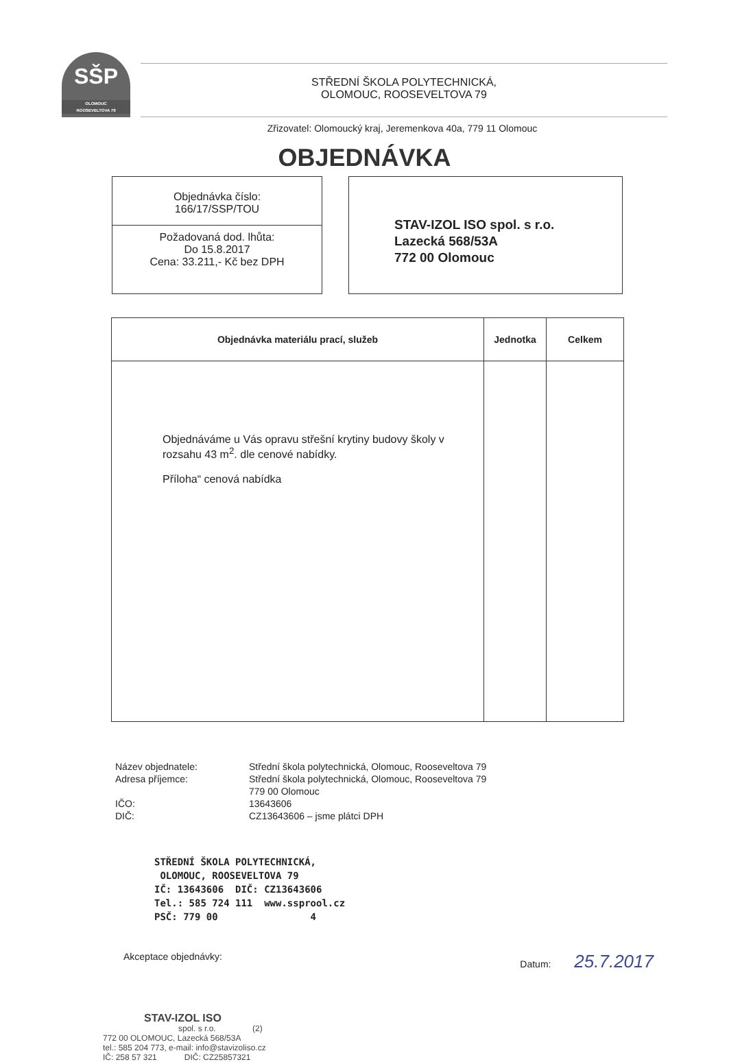SŠP
OLOMOUC
ROOSEVELTOVA 79
STŘEDNÍ ŠKOLA POLYTECHNICKÁ,
OLOMOUC, ROOSEVELTOVA 79
Zřizovatel: Olomoucký kraj, Jeremenkova 40a, 779 11 Olomouc
OBJEDNÁVKA
Objednávka číslo:
166/17/SSP/TOU
Požadovaná dod. lhůta:
Do 15.8.2017
Cena: 33.211,- Kč bez DPH
STAV-IZOL ISO spol. s r.o.
Lazecká 568/53A
772 00 Olomouc
| Objednávka materiálu prací, služeb | Jednotka | Celkem |
| --- | --- | --- |
| Objednáváme u Vás opravu střešní krytiny budovy školy v rozsahu 43 m<sup>2</sup>. dle cenové nabídky. Příloha“ cenová nabídka | | |
Název objednatele:
Střední škola polytechnická, Olomouc, Rooseveltova 79
Adresa příjemce:
Střední škola polytechnická, Olomouc, Rooseveltova 79
779 00 Olomouc
IČO:
13643606
DIČ:
CZ13643606 – jsme plátci DPH
STŘEDNÍ ŠKOLA POLYTECHNICKÁ,
OLOMOUC, ROOSEVELTOVA 79
IČ: 13643606 DIČ: CZ13643606
Tel.: 585 724 111 www.ssprool.cz
PSČ: 779 00 4
Akceptace objednávky: Datum: 25.7.2017
STAV-IZOL ISO
spol. s r.o. (2)
772 00 OLOMOUC, Lazecká 568/53A
tel.: 585 204 773, e-mail: info@stavizoliso.cz
IČ: 258 57 321 DIČ: CZ25857321